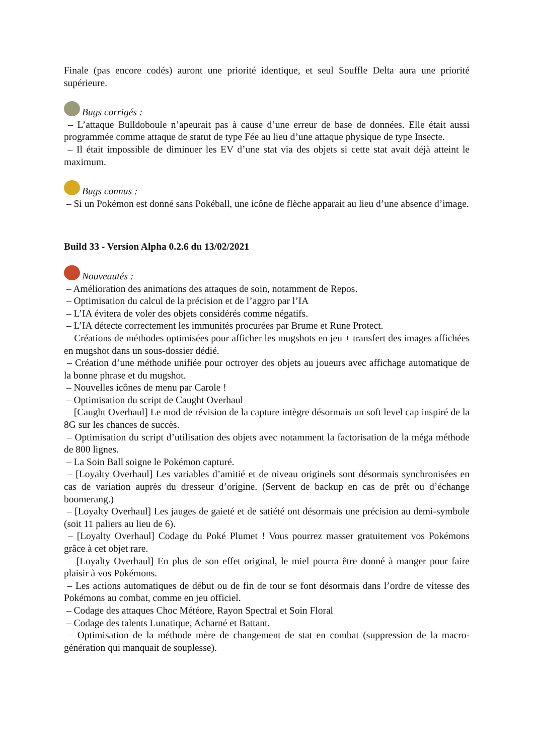Finale (pas encore codés) auront une priorité identique, et seul Souffle Delta aura une priorité supérieure.
Bugs corrigés :
– L’attaque Bulldoboule n’apeurait pas à cause d’une erreur de base de données. Elle était aussi programmée comme attaque de statut de type Fée au lieu d’une attaque physique de type Insecte.
– Il était impossible de diminuer les EV d’une stat via des objets si cette stat avait déjà atteint le maximum.
Bugs connus :
– Si un Pokémon est donné sans Pokéball, une icône de flèche apparait au lieu d’une absence d’image.
Build 33 - Version Alpha 0.2.6 du 13/02/2021
Nouveautés :
– Amélioration des animations des attaques de soin, notamment de Repos.
– Optimisation du calcul de la précision et de l’aggro par l’IA
– L’IA évitera de voler des objets considérés comme négatifs.
– L’IA détecte correctement les immunités procurées par Brume et Rune Protect.
– Créations de méthodes optimisées pour afficher les mugshots en jeu + transfert des images affichées en mugshot dans un sous-dossier dédié.
– Création d’une méthode unifiée pour octroyer des objets au joueurs avec affichage automatique de la bonne phrase et du mugshot.
– Nouvelles icônes de menu par Carole !
– Optimisation du script de Caught Overhaul
– [Caught Overhaul] Le mod de révision de la capture intègre désormais un soft level cap inspiré de la 8G sur les chances de succès.
– Optimisation du script d’utilisation des objets avec notamment la factorisation de la méga méthode de 800 lignes.
– La Soin Ball soigne le Pokémon capturé.
– [Loyalty Overhaul] Les variables d’amitié et de niveau originels sont désormais synchronisées en cas de variation auprès du dresseur d’origine. (Servent de backup en cas de prêt ou d’échange boomerang.)
– [Loyalty Overhaul] Les jauges de gaieté et de satiété ont désormais une précision au demi-symbole (soit 11 paliers au lieu de 6).
– [Loyalty Overhaul] Codage du Poké Plumet ! Vous pourrez masser gratuitement vos Pokémons grâce à cet objet rare.
– [Loyalty Overhaul] En plus de son effet original, le miel pourra être donné à manger pour faire plaisir à vos Pokémons.
– Les actions automatiques de début ou de fin de tour se font désormais dans l’ordre de vitesse des Pokémons au combat, comme en jeu officiel.
– Codage des attaques Choc Météore, Rayon Spectral et Soin Floral
– Codage des talents Lunatique, Acharné et Battant.
– Optimisation de la méthode mère de changement de stat en combat (suppression de la macro-génération qui manquait de souplesse).